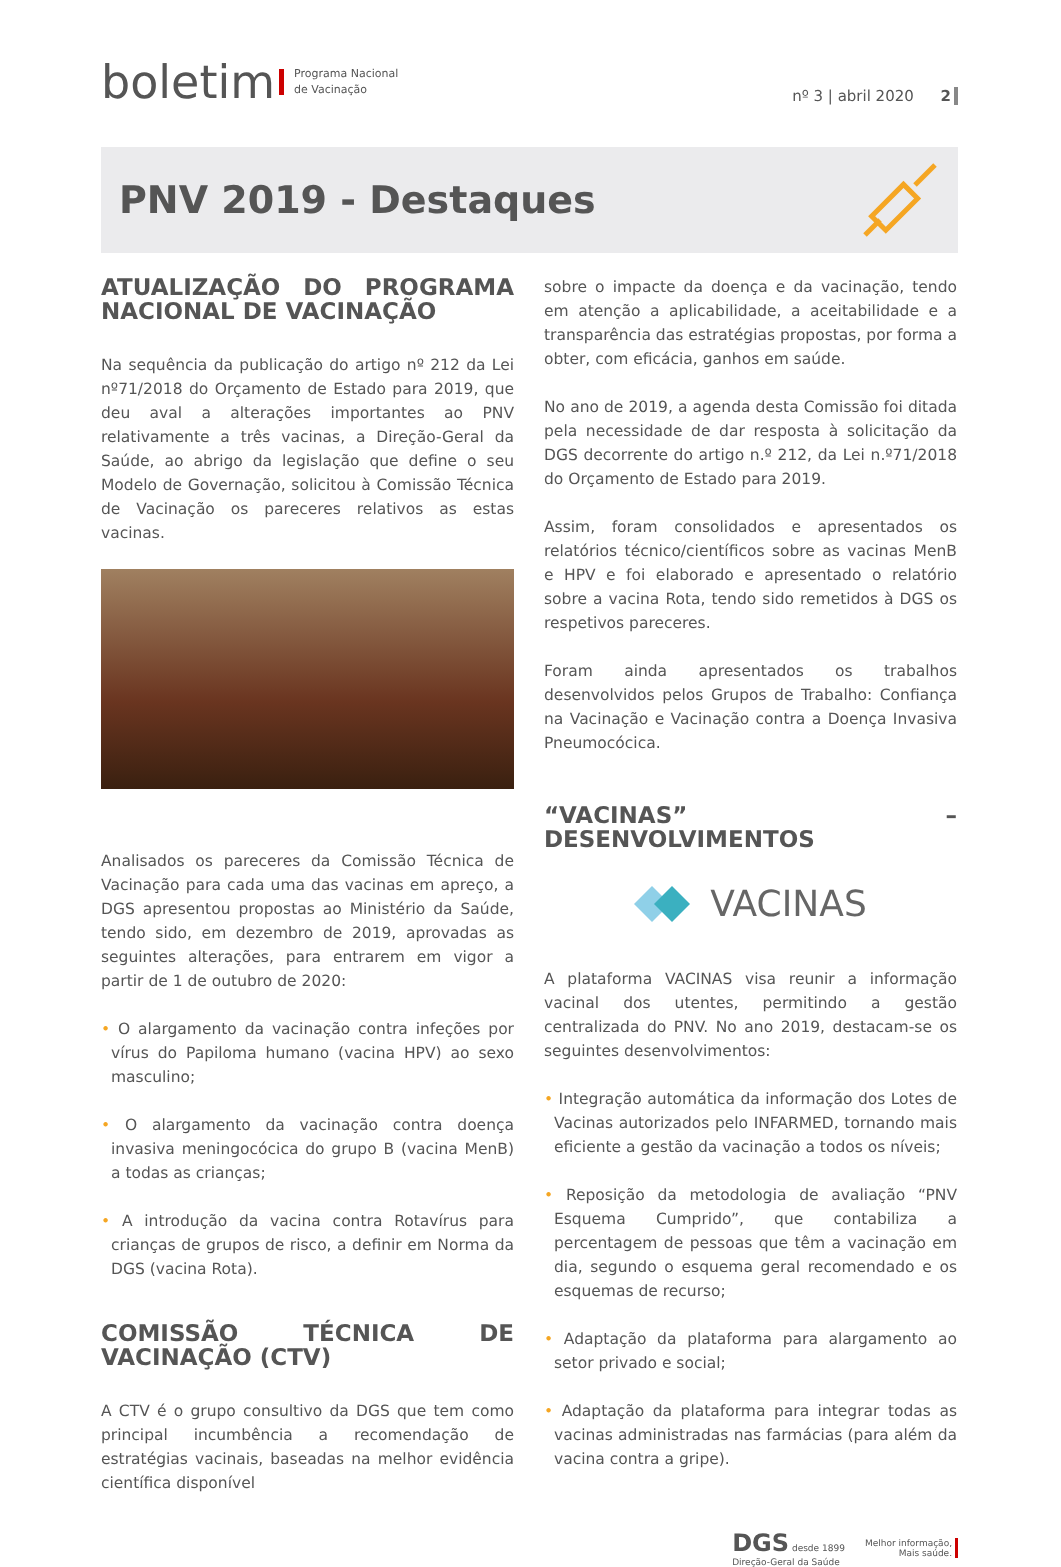boletim Programa Nacional
de Vacinação
nº 3 | abril 2020 2
PNV 2019 - Destaques
ATUALIZAÇÃO DO PROGRAMA NACIONAL DE VACINAÇÃO
Na sequência da publicação do artigo nº 212 da Lei nº71/2018 do Orçamento de Estado para 2019, que deu aval a alterações importantes ao PNV relativamente a três vacinas, a Direção-Geral da Saúde, ao abrigo da legislação que define o seu Modelo de Governação, solicitou à Comissão Técnica de Vacinação os pareceres relativos as estas vacinas.
Analisados os pareceres da Comissão Técnica de Vacinação para cada uma das vacinas em apreço, a DGS apresentou propostas ao Ministério da Saúde, tendo sido, em dezembro de 2019, aprovadas as seguintes alterações, para entrarem em vigor a partir de 1 de outubro de 2020:
• O alargamento da vacinação contra infeções por vírus do Papiloma humano (vacina HPV) ao sexo masculino;
• O alargamento da vacinação contra doença invasiva meningocócica do grupo B (vacina MenB) a todas as crianças;
• A introdução da vacina contra Rotavírus para crianças de grupos de risco, a definir em Norma da DGS (vacina Rota).
COMISSÃO TÉCNICA DE VACINAÇÃO (CTV)
A CTV é o grupo consultivo da DGS que tem como principal incumbência a recomendação de estratégias vacinais, baseadas na melhor evidência científica disponível
sobre o impacte da doença e da vacinação, tendo em atenção a aplicabilidade, a aceitabilidade e a transparência das estratégias propostas, por forma a obter, com eficácia, ganhos em saúde.
No ano de 2019, a agenda desta Comissão foi ditada pela necessidade de dar resposta à solicitação da DGS decorrente do artigo n.º 212, da Lei n.º71/2018 do Orçamento de Estado para 2019.
Assim, foram consolidados e apresentados os relatórios técnico/científicos sobre as vacinas MenB e HPV e foi elaborado e apresentado o relatório sobre a vacina Rota, tendo sido remetidos à DGS os respetivos pareceres.
Foram ainda apresentados os trabalhos desenvolvidos pelos Grupos de Trabalho: Confiança na Vacinação e Vacinação contra a Doença Invasiva Pneumocócica.
“VACINAS” – DESENVOLVIMENTOS
VACINAS
A plataforma VACINAS visa reunir a informação vacinal dos utentes, permitindo a gestão centralizada do PNV. No ano 2019, destacam-se os seguintes desenvolvimentos:
• Integração automática da informação dos Lotes de Vacinas autorizados pelo INFARMED, tornando mais eficiente a gestão da vacinação a todos os níveis;
• Reposição da metodologia de avaliação “PNV Esquema Cumprido”, que contabiliza a percentagem de pessoas que têm a vacinação em dia, segundo o esquema geral recomendado e os esquemas de recurso;
• Adaptação da plataforma para alargamento ao setor privado e social;
• Adaptação da plataforma para integrar todas as vacinas administradas nas farmácias (para além da vacina contra a gripe).
DGS desde 1899
Direção-Geral da Saúde
Melhor informação,
Mais saúde.